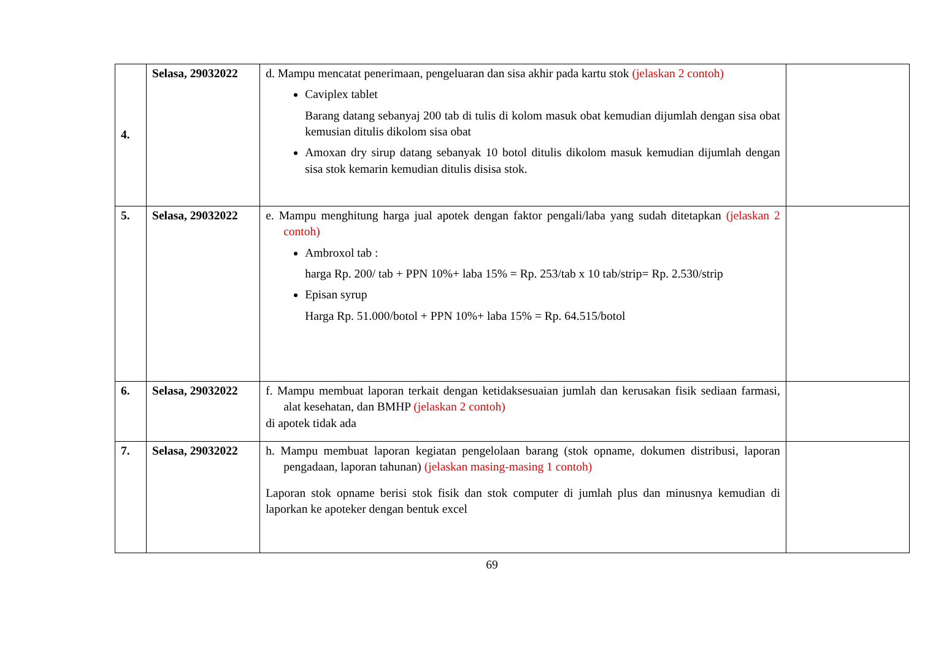| 4. | Selasa, 29032022 | d. Mampu mencatat penerimaan, pengeluaran dan sisa akhir pada kartu stok (jelaskan 2 contoh) Caviplex tablet Barang datang sebanyaj 200 tab di tulis di kolom masuk obat kemudian dijumlah dengan sisa obat kemusian ditulis dikolom sisa obat Amoxan dry sirup datang sebanyak 10 botol ditulis dikolom masuk kemudian dijumlah dengan sisa stok kemarin kemudian ditulis disisa stok. | |
| 5. | Selasa, 29032022 | e. Mampu menghitung harga jual apotek dengan faktor pengali/laba yang sudah ditetapkan (jelaskan 2 contoh) Ambroxol tab : harga Rp. 200/ tab + PPN 10%+ laba 15% = Rp. 253/tab x 10 tab/strip= Rp. 2.530/strip Episan syrup Harga Rp. 51.000/botol + PPN 10%+ laba 15% = Rp. 64.515/botol | |
| 6. | Selasa, 29032022 | f. Mampu membuat laporan terkait dengan ketidaksesuaian jumlah dan kerusakan fisik sediaan farmasi, alat kesehatan, dan BMHP (jelaskan 2 contoh) di apotek tidak ada | |
| 7. | Selasa, 29032022 | h. Mampu membuat laporan kegiatan pengelolaan barang (stok opname, dokumen distribusi, laporan pengadaan, laporan tahunan) (jelaskan masing-masing 1 contoh) Laporan stok opname berisi stok fisik dan stok computer di jumlah plus dan minusnya kemudian di laporkan ke apoteker dengan bentuk excel | |
69